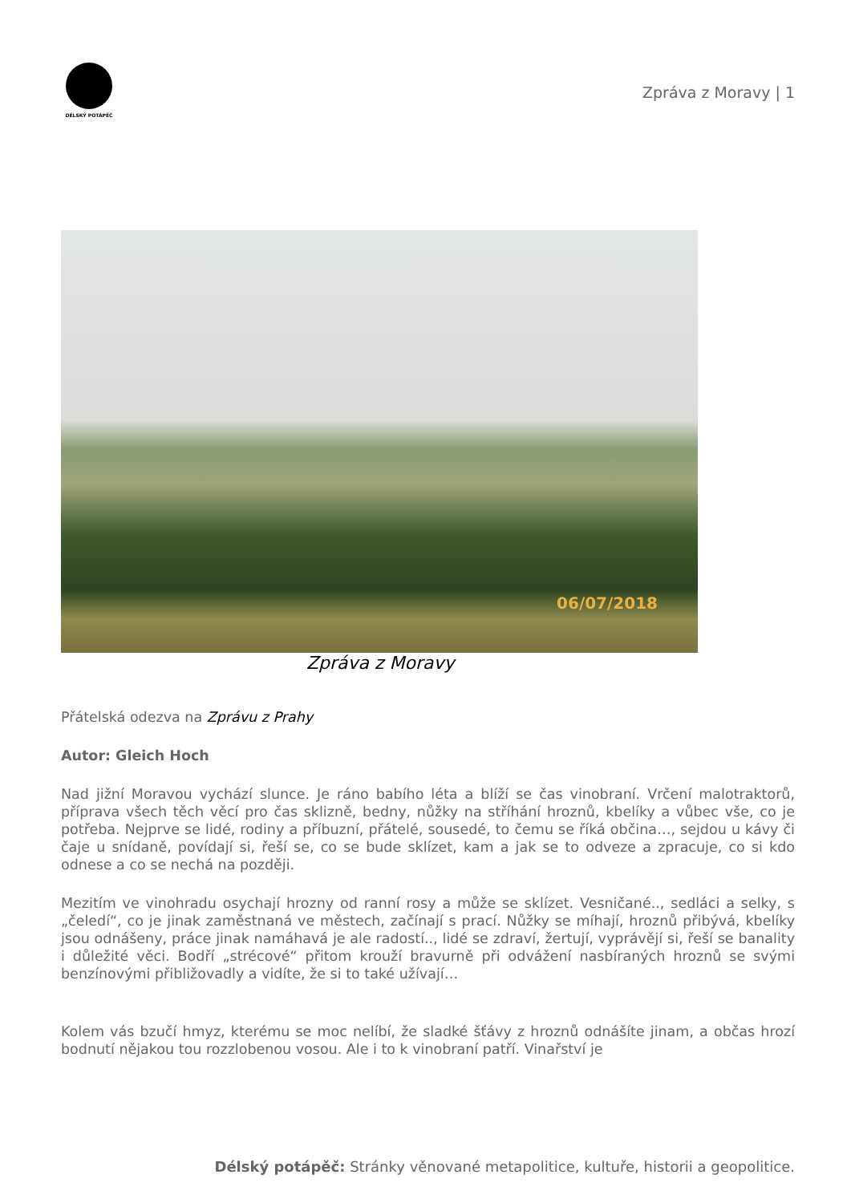DÉLSKÝ POTÁPĚČ
Zpráva z Moravy | 1
06/07/2018
Zpráva z Moravy
Přátelská odezva na Zprávu z Prahy
Autor: Gleich Hoch
Nad jižní Moravou vychází slunce. Je ráno babího léta a blíží se čas vinobraní. Vrčení malotraktorů, příprava všech těch věcí pro čas sklizně, bedny, nůžky na stříhání hroznů, kbelíky a vůbec vše, co je potřeba. Nejprve se lidé, rodiny a příbuzní, přátelé, sousedé, to čemu se říká občina…, sejdou u kávy či čaje u snídaně, povídají si, řeší se, co se bude sklízet, kam a jak se to odveze a zpracuje, co si kdo odnese a co se nechá na později.
Mezitím ve vinohradu osychají hrozny od ranní rosy a může se sklízet. Vesničané.., sedláci a selky, s „čeledí“, co je jinak zaměstnaná ve městech, začínají s prací. Nůžky se míhají, hroznů přibývá, kbelíky jsou odnášeny, práce jinak namáhavá je ale radostí.., lidé se zdraví, žertují, vyprávějí si, řeší se banality i důležité věci. Bodří „strécové“ přitom krouží bravurně při odvážení nasbíraných hroznů se svými benzínovými přibližovadly a vidíte, že si to také užívají…
Kolem vás bzučí hmyz, kterému se moc nelíbí, že sladké šťávy z hroznů odnášíte jinam, a občas hrozí bodnutí nějakou tou rozzlobenou vosou. Ale i to k vinobraní patří. Vinařství je
Délský potápěč: Stránky věnované metapolitice, kultuře, historii a geopolitice.